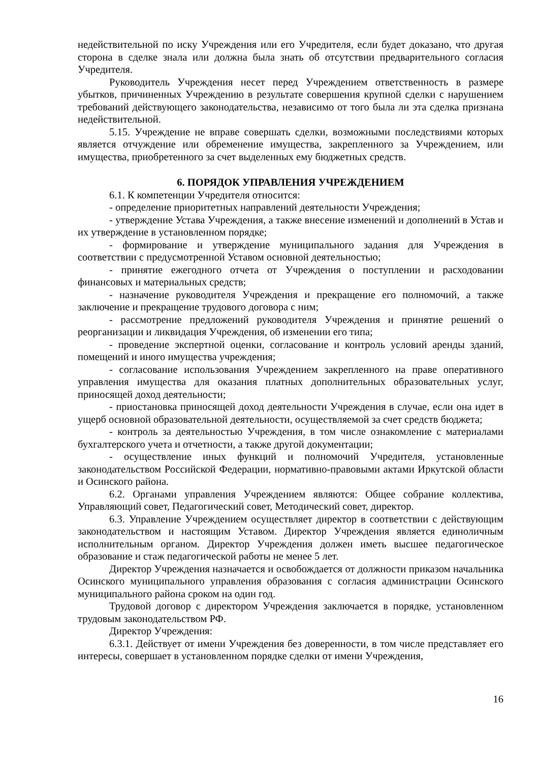недействительной по иску Учреждения или его Учредителя, если будет доказано, что другая сторона в сделке знала или должна была знать об отсутствии предварительного согласия Учредителя.
Руководитель Учреждения несет перед Учреждением ответственность в размере убытков, причиненных Учреждению в результате совершения крупной сделки с нарушением требований действующего законодательства, независимо от того была ли эта сделка признана недействительной.
5.15. Учреждение не вправе совершать сделки, возможными последствиями которых является отчуждение или обременение имущества, закрепленного за Учреждением, или имущества, приобретенного за счет выделенных ему бюджетных средств.
6. ПОРЯДОК УПРАВЛЕНИЯ УЧРЕЖДЕНИЕМ
6.1. К компетенции Учредителя относится:
- определение приоритетных направлений деятельности Учреждения;
- утверждение Устава Учреждения, а также внесение изменений и дополнений в Устав и их утверждение в установленном порядке;
- формирование и утверждение муниципального задания для Учреждения в соответствии с предусмотренной Уставом основной деятельностью;
- принятие ежегодного отчета от Учреждения о поступлении и расходовании финансовых и материальных средств;
- назначение руководителя Учреждения и прекращение его полномочий, а также заключение и прекращение трудового договора с ним;
- рассмотрение предложений руководителя Учреждения и принятие решений о реорганизации и ликвидация Учреждения, об изменении его типа;
- проведение экспертной оценки, согласование и контроль условий аренды зданий, помещений и иного имущества учреждения;
- согласование использования Учреждением закрепленного на праве оперативного управления имущества для оказания платных дополнительных образовательных услуг, приносящей доход деятельности;
- приостановка приносящей доход деятельности Учреждения в случае, если она идет в ущерб основной образовательной деятельности, осуществляемой за счет средств бюджета;
- контроль за деятельностью Учреждения, в том числе ознакомление с материалами бухгалтерского учета и отчетности, а также другой документации;
- осуществление иных функций и полномочий Учредителя, установленные законодательством Российской Федерации, нормативно-правовыми актами Иркутской области и Осинского района.
6.2. Органами управления Учреждением являются: Общее собрание коллектива, Управляющий совет, Педагогический совет, Методический совет, директор.
6.3. Управление Учреждением осуществляет директор в соответствии с действующим законодательством и настоящим Уставом. Директор Учреждения является единоличным исполнительным органом. Директор Учреждения должен иметь высшее педагогическое образование и стаж педагогической работы не менее 5 лет.
Директор Учреждения назначается и освобождается от должности приказом начальника Осинского муниципального управления образования с согласия администрации Осинского муниципального района сроком на один год.
Трудовой договор с директором Учреждения заключается в порядке, установленном трудовым законодательством РФ.
Директор Учреждения:
6.3.1. Действует от имени Учреждения без доверенности, в том числе представляет его интересы, совершает в установленном порядке сделки от имени Учреждения,
16